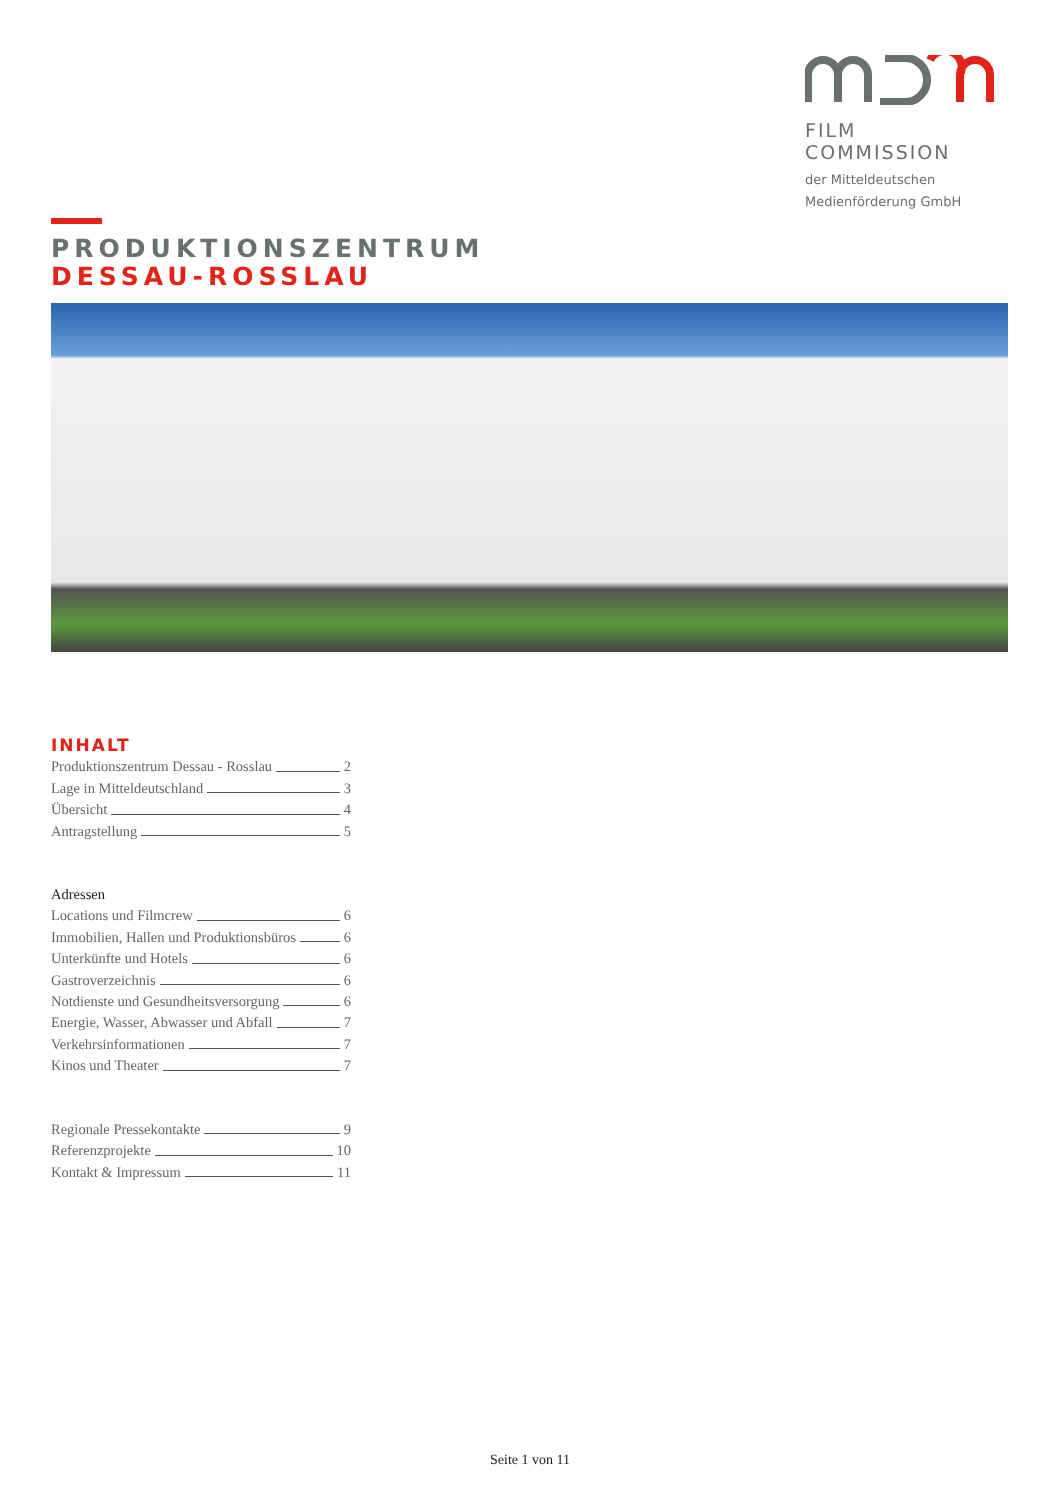FILM COMMISSION
der Mitteldeutschen
Medienförderung GmbH
PRODUKTIONSZENTRUM
DESSAU-ROSSLAU
INHALT
Produktionszentrum Dessau - Rosslau 2
Lage in Mitteldeutschland 3
Übersicht 4
Antragstellung 5
Adressen
Locations und Filmcrew 6
Immobilien, Hallen und Produktionsbüros 6
Unterkünfte und Hotels 6
Gastroverzeichnis 6
Notdienste und Gesundheitsversorgung 6
Energie, Wasser, Abwasser und Abfall 7
Verkehrsinformationen 7
Kinos und Theater 7
Regionale Pressekontakte 9
Referenzprojekte 10
Kontakt & Impressum 11
Seite 1 von 11